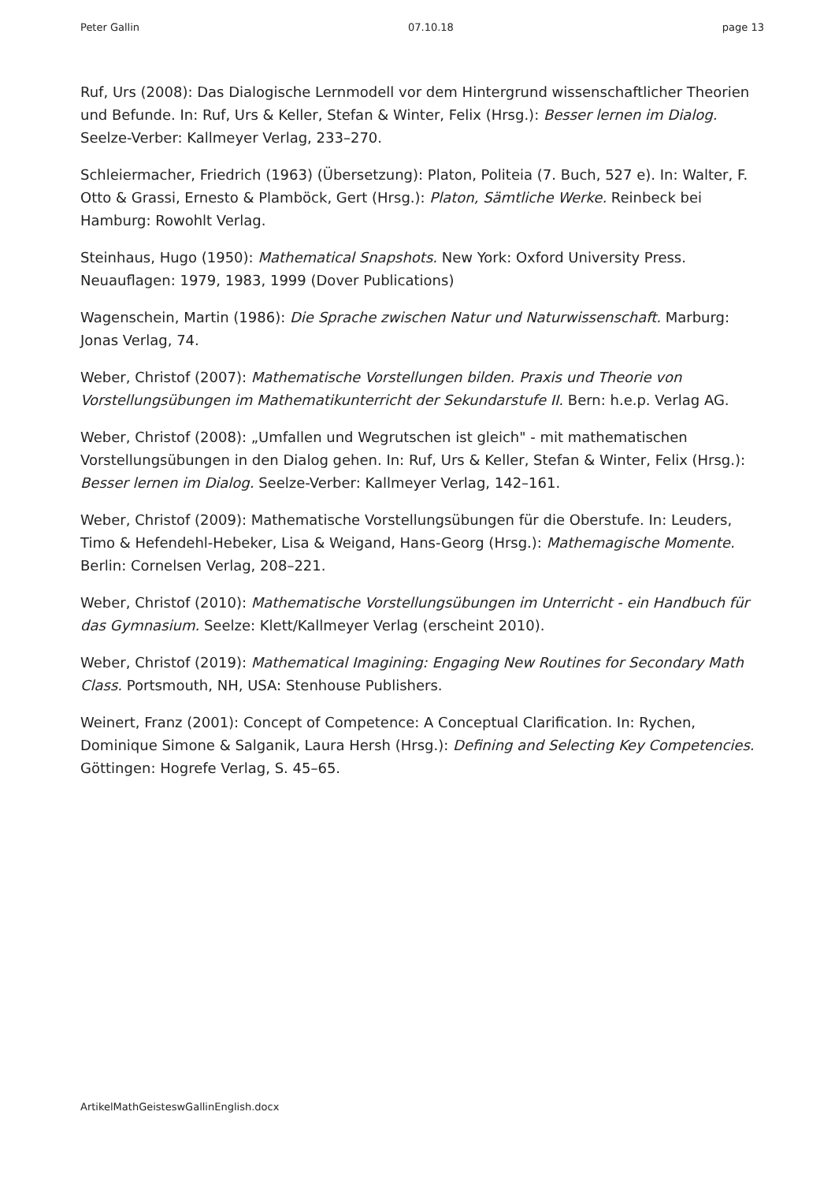Peter Gallin 07.10.18 page 13
Ruf, Urs (2008): Das Dialogische Lernmodell vor dem Hintergrund wissenschaftlicher Theorien und Befunde. In: Ruf, Urs & Keller, Stefan & Winter, Felix (Hrsg.): Besser lernen im Dialog. Seelze-Verber: Kallmeyer Verlag, 233–270.
Schleiermacher, Friedrich (1963) (Übersetzung): Platon, Politeia (7. Buch, 527 e). In: Walter, F. Otto & Grassi, Ernesto & Plamböck, Gert (Hrsg.): Platon, Sämtliche Werke. Reinbeck bei Hamburg: Rowohlt Verlag.
Steinhaus, Hugo (1950): Mathematical Snapshots. New York: Oxford University Press. Neuauflagen: 1979, 1983, 1999 (Dover Publications)
Wagenschein, Martin (1986): Die Sprache zwischen Natur und Naturwissenschaft. Marburg: Jonas Verlag, 74.
Weber, Christof (2007): Mathematische Vorstellungen bilden. Praxis und Theorie von Vorstellungsübungen im Mathematikunterricht der Sekundarstufe II. Bern: h.e.p. Verlag AG.
Weber, Christof (2008): „Umfallen und Wegrutschen ist gleich" - mit mathematischen Vorstellungsübungen in den Dialog gehen. In: Ruf, Urs & Keller, Stefan & Winter, Felix (Hrsg.): Besser lernen im Dialog. Seelze-Verber: Kallmeyer Verlag, 142–161.
Weber, Christof (2009): Mathematische Vorstellungsübungen für die Oberstufe. In: Leuders, Timo & Hefendehl-Hebeker, Lisa & Weigand, Hans-Georg (Hrsg.): Mathemagische Momente. Berlin: Cornelsen Verlag, 208–221.
Weber, Christof (2010): Mathematische Vorstellungsübungen im Unterricht - ein Handbuch für das Gymnasium. Seelze: Klett/Kallmeyer Verlag (erscheint 2010).
Weber, Christof (2019): Mathematical Imagining: Engaging New Routines for Secondary Math Class. Portsmouth, NH, USA: Stenhouse Publishers.
Weinert, Franz (2001): Concept of Competence: A Conceptual Clarification. In: Rychen, Dominique Simone & Salganik, Laura Hersh (Hrsg.): Defining and Selecting Key Competencies. Göttingen: Hogrefe Verlag, S. 45–65.
ArtikelMathGeisteswGallinEnglish.docx